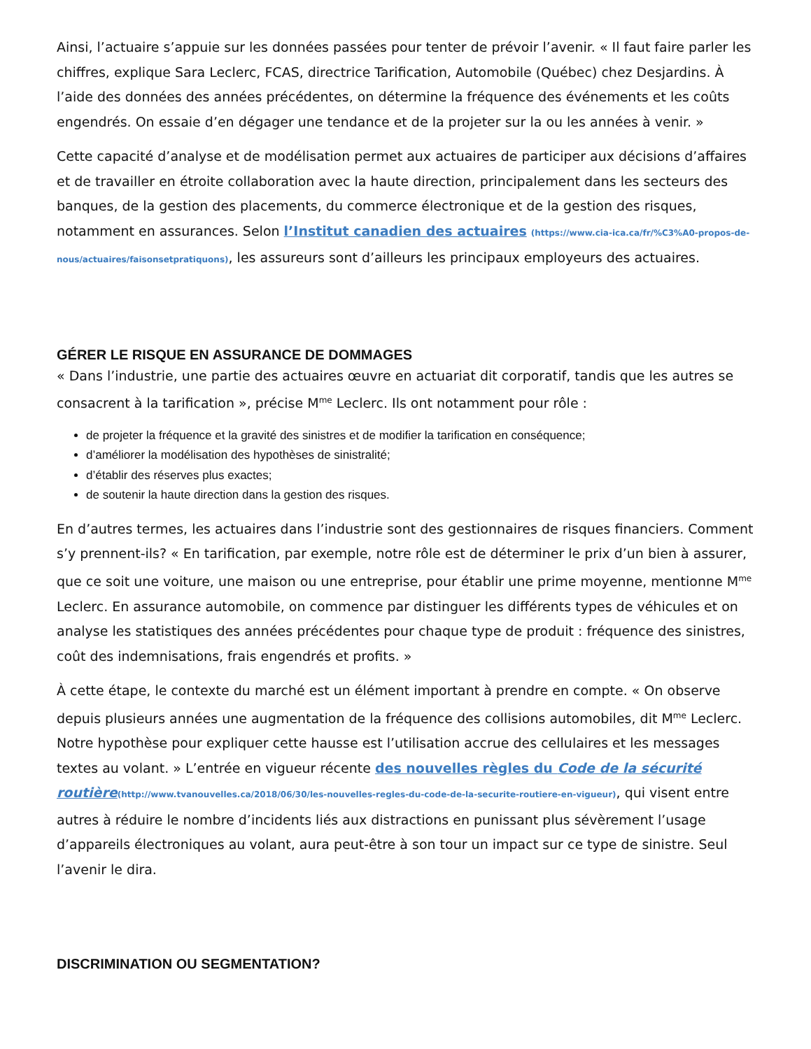Ainsi, l’actuaire s’appuie sur les données passées pour tenter de prévoir l’avenir. « Il faut faire parler les chiffres, explique Sara Leclerc, FCAS, directrice Tarification, Automobile (Québec) chez Desjardins. À l’aide des données des années précédentes, on détermine la fréquence des événements et les coûts engendrés. On essaie d’en dégager une tendance et de la projeter sur la ou les années à venir. »
Cette capacité d’analyse et de modélisation permet aux actuaires de participer aux décisions d’affaires et de travailler en étroite collaboration avec la haute direction, principalement dans les secteurs des banques, de la gestion des placements, du commerce électronique et de la gestion des risques, notamment en assurances. Selon l’Institut canadien des actuaires (https://www.cia-ica.ca/fr/%C3%A0-propos-de-nous/actuaires/faisonsetpratiquons), les assureurs sont d’ailleurs les principaux employeurs des actuaires.
GÉRER LE RISQUE EN ASSURANCE DE DOMMAGES
« Dans l’industrie, une partie des actuaires œuvre en actuariat dit corporatif, tandis que les autres se consacrent à la tarification », précise M<sup>me</sup> Leclerc. Ils ont notamment pour rôle :
de projeter la fréquence et la gravité des sinistres et de modifier la tarification en conséquence;
d’améliorer la modélisation des hypothèses de sinistralité;
d’établir des réserves plus exactes;
de soutenir la haute direction dans la gestion des risques.
En d’autres termes, les actuaires dans l’industrie sont des gestionnaires de risques financiers. Comment s’y prennent-ils? « En tarification, par exemple, notre rôle est de déterminer le prix d’un bien à assurer, que ce soit une voiture, une maison ou une entreprise, pour établir une prime moyenne, mentionne M<sup>me</sup> Leclerc. En assurance automobile, on commence par distinguer les différents types de véhicules et on analyse les statistiques des années précédentes pour chaque type de produit : fréquence des sinistres, coût des indemnisations, frais engendrés et profits. »
À cette étape, le contexte du marché est un élément important à prendre en compte. « On observe depuis plusieurs années une augmentation de la fréquence des collisions automobiles, dit M<sup>me</sup> Leclerc. Notre hypothèse pour expliquer cette hausse est l’utilisation accrue des cellulaires et les messages textes au volant. » L’entrée en vigueur récente des nouvelles règles du Code de la sécurité routière(http://www.tvanouvelles.ca/2018/06/30/les-nouvelles-regles-du-code-de-la-securite-routiere-en-vigueur), qui visent entre autres à réduire le nombre d’incidents liés aux distractions en punissant plus sévèrement l’usage d’appareils électroniques au volant, aura peut-être à son tour un impact sur ce type de sinistre. Seul l’avenir le dira.
DISCRIMINATION OU SEGMENTATION?